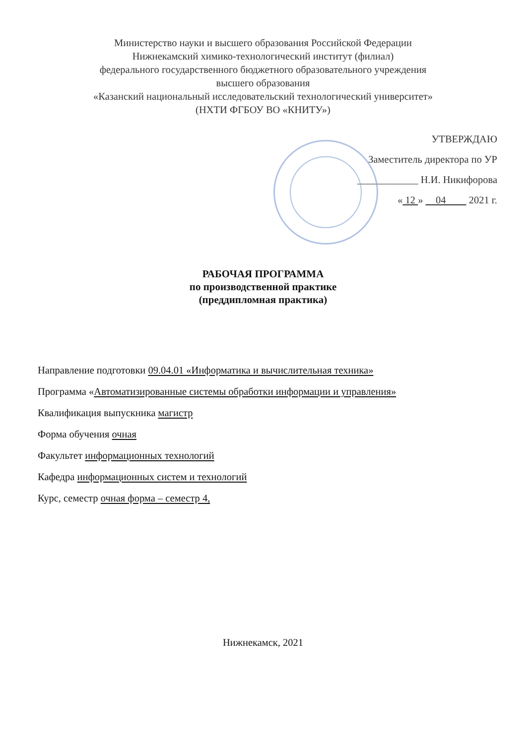Министерство науки и высшего образования Российской Федерации
Нижнекамский химико-технологический институт (филиал)
федерального государственного бюджетного образовательного учреждения
высшего образования
«Казанский национальный исследовательский технологический университет»
(НХТИ ФГБОУ ВО «КНИТУ»)
УТВЕРЖДАЮ
Заместитель директора по УР
____________ Н.И. Никифорова
« 12 » 04 2021 г.
РАБОЧАЯ ПРОГРАММА
по производственной практике
(преддипломная практика)
Направление подготовки 09.04.01 «Информатика и вычислительная техника»
Программа «Автоматизированные системы обработки информации и управления»
Квалификация выпускника магистр
Форма обучения очная
Факультет информационных технологий
Кафедра информационных систем и технологий
Курс, семестр очная форма – семестр 4,
Нижнекамск, 2021